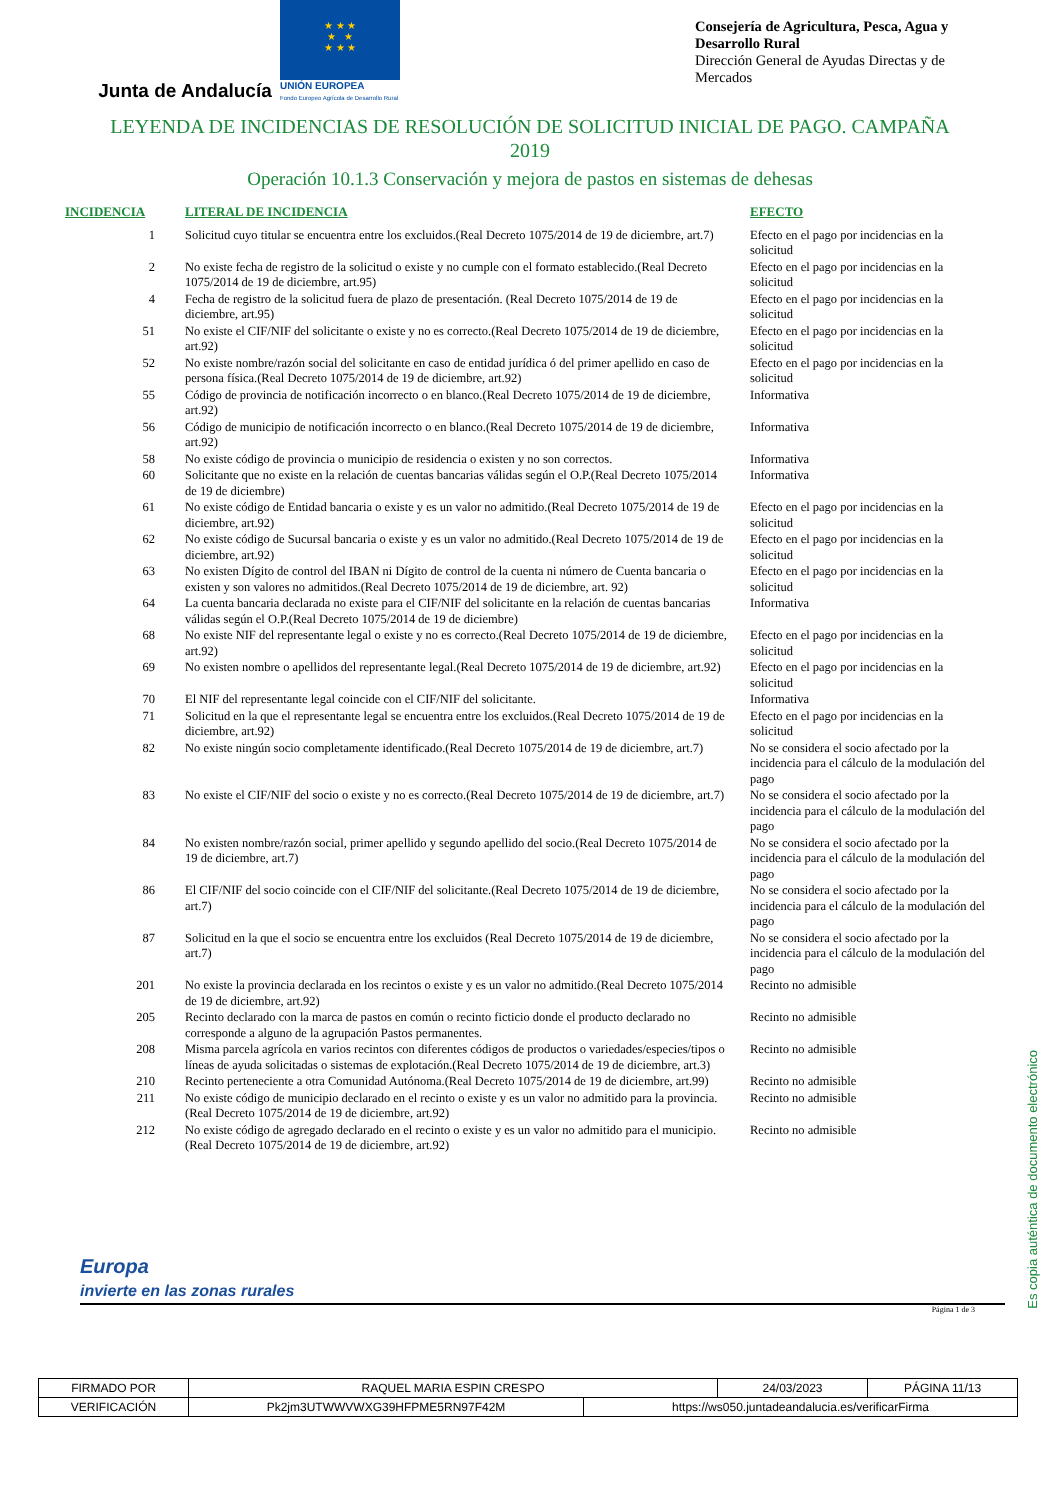Junta de Andalucía
★ ★ ★
★ ★
★ ★ ★
UNIÓN EUROPEA
Fondo Europeo Agrícola de Desarrollo Rural
Consejería de Agricultura, Pesca, Agua y Desarrollo Rural
Dirección General de Ayudas Directas y de Mercados
LEYENDA DE INCIDENCIAS DE RESOLUCIÓN DE SOLICITUD INICIAL DE PAGO. CAMPAÑA 2019
Operación 10.1.3 Conservación y mejora de pastos en sistemas de dehesas
| INCIDENCIA | LITERAL DE INCIDENCIA | EFECTO |
| --- | --- | --- |
| 1 | Solicitud cuyo titular se encuentra entre los excluidos.(Real Decreto 1075/2014 de 19 de diciembre, art.7) | Efecto en el pago por incidencias en la solicitud |
| 2 | No existe fecha de registro de la solicitud o existe y no cumple con el formato establecido.(Real Decreto 1075/2014 de 19 de diciembre, art.95) | Efecto en el pago por incidencias en la solicitud |
| 4 | Fecha de registro de la solicitud fuera de plazo de presentación. (Real Decreto 1075/2014 de 19 de diciembre, art.95) | Efecto en el pago por incidencias en la solicitud |
| 51 | No existe el CIF/NIF del solicitante o existe y no es correcto.(Real Decreto 1075/2014 de 19 de diciembre, art.92) | Efecto en el pago por incidencias en la solicitud |
| 52 | No existe nombre/razón social del solicitante en caso de entidad jurídica ó del primer apellido en caso de persona física.(Real Decreto 1075/2014 de 19 de diciembre, art.92) | Efecto en el pago por incidencias en la solicitud |
| 55 | Código de provincia de notificación incorrecto o en blanco.(Real Decreto 1075/2014 de 19 de diciembre, art.92) | Informativa |
| 56 | Código de municipio de notificación incorrecto o en blanco.(Real Decreto 1075/2014 de 19 de diciembre, art.92) | Informativa |
| 58 | No existe código de provincia o municipio de residencia o existen y no son correctos. | Informativa |
| 60 | Solicitante que no existe en la relación de cuentas bancarias válidas según el O.P.(Real Decreto 1075/2014 de 19 de diciembre) | Informativa |
| 61 | No existe código de Entidad bancaria o existe y es un valor no admitido.(Real Decreto 1075/2014 de 19 de diciembre, art.92) | Efecto en el pago por incidencias en la solicitud |
| 62 | No existe código de Sucursal bancaria o existe y es un valor no admitido.(Real Decreto 1075/2014 de 19 de diciembre, art.92) | Efecto en el pago por incidencias en la solicitud |
| 63 | No existen Dígito de control del IBAN ni Dígito de control de la cuenta ni número de Cuenta bancaria o existen y son valores no admitidos.(Real Decreto 1075/2014 de 19 de diciembre, art. 92) | Efecto en el pago por incidencias en la solicitud |
| 64 | La cuenta bancaria declarada no existe para el CIF/NIF del solicitante en la relación de cuentas bancarias válidas según el O.P.(Real Decreto 1075/2014 de 19 de diciembre) | Informativa |
| 68 | No existe NIF del representante legal o existe y no es correcto.(Real Decreto 1075/2014 de 19 de diciembre, art.92) | Efecto en el pago por incidencias en la solicitud |
| 69 | No existen nombre o apellidos del representante legal.(Real Decreto 1075/2014 de 19 de diciembre, art.92) | Efecto en el pago por incidencias en la solicitud |
| 70 | El NIF del representante legal coincide con el CIF/NIF del solicitante. | Informativa |
| 71 | Solicitud en la que el representante legal se encuentra entre los excluidos.(Real Decreto 1075/2014 de 19 de diciembre, art.92) | Efecto en el pago por incidencias en la solicitud |
| 82 | No existe ningún socio completamente identificado.(Real Decreto 1075/2014 de 19 de diciembre, art.7) | No se considera el socio afectado por la incidencia para el cálculo de la modulación del pago |
| 83 | No existe el CIF/NIF del socio o existe y no es correcto.(Real Decreto 1075/2014 de 19 de diciembre, art.7) | No se considera el socio afectado por la incidencia para el cálculo de la modulación del pago |
| 84 | No existen nombre/razón social, primer apellido y segundo apellido del socio.(Real Decreto 1075/2014 de 19 de diciembre, art.7) | No se considera el socio afectado por la incidencia para el cálculo de la modulación del pago |
| 86 | El CIF/NIF del socio coincide con el CIF/NIF del solicitante.(Real Decreto 1075/2014 de 19 de diciembre, art.7) | No se considera el socio afectado por la incidencia para el cálculo de la modulación del pago |
| 87 | Solicitud en la que el socio se encuentra entre los excluidos (Real Decreto 1075/2014 de 19 de diciembre, art.7) | No se considera el socio afectado por la incidencia para el cálculo de la modulación del pago |
| 201 | No existe la provincia declarada en los recintos o existe y es un valor no admitido.(Real Decreto 1075/2014 de 19 de diciembre, art.92) | Recinto no admisible |
| 205 | Recinto declarado con la marca de pastos en común o recinto ficticio donde el producto declarado no corresponde a alguno de la agrupación Pastos permanentes. | Recinto no admisible |
| 208 | Misma parcela agrícola en varios recintos con diferentes códigos de productos o variedades/especies/tipos o líneas de ayuda solicitadas o sistemas de explotación.(Real Decreto 1075/2014 de 19 de diciembre, art.3) | Recinto no admisible |
| 210 | Recinto perteneciente a otra Comunidad Autónoma.(Real Decreto 1075/2014 de 19 de diciembre, art.99) | Recinto no admisible |
| 211 | No existe código de municipio declarado en el recinto o existe y es un valor no admitido para la provincia.(Real Decreto 1075/2014 de 19 de diciembre, art.92) | Recinto no admisible |
| 212 | No existe código de agregado declarado en el recinto o existe y es un valor no admitido para el municipio.(Real Decreto 1075/2014 de 19 de diciembre, art.92) | Recinto no admisible |
Europa
invierte en las zonas rurales
Página 1 de 3
Es copia auténtica de documento electrónico
| FIRMADO POR | RAQUEL MARIA ESPIN CRESPO | | 24/03/2023 | PÁGINA 11/13 |
| VERIFICACIÓN | Pk2jm3UTWWVWXG39HFPME5RN97F42M | https://ws050.juntadeandalucia.es/verificarFirma | | |